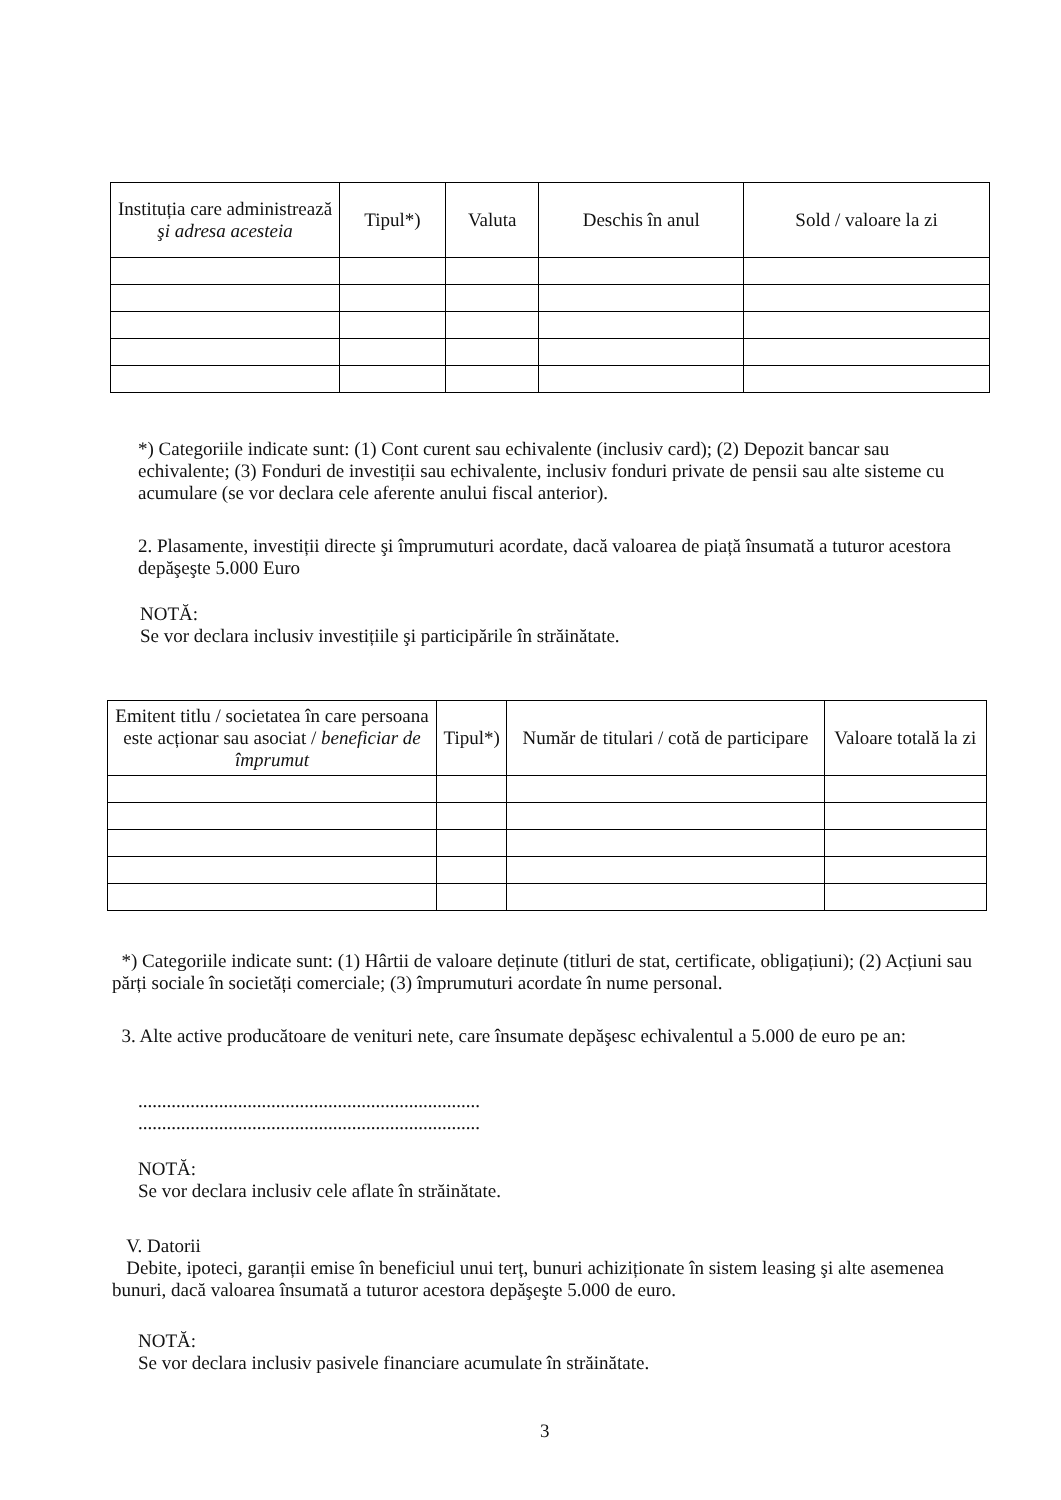| Instituția care administrează şi adresa acesteia | Tipul*) | Valuta | Deschis în anul | Sold / valoare la zi |
| --- | --- | --- | --- | --- |
*) Categoriile indicate sunt: (1) Cont curent sau echivalente (inclusiv card); (2) Depozit bancar sau echivalente; (3) Fonduri de investiții sau echivalente, inclusiv fonduri private de pensii sau alte sisteme cu acumulare (se vor declara cele aferente anului fiscal anterior).
2. Plasamente, investiții directe şi împrumuturi acordate, dacă valoarea de piață însumată a tuturor acestora depăşeşte 5.000 Euro
NOTĂ:
Se vor declara inclusiv investițiile şi participările în străinătate.
| Emitent titlu / societatea în care persoana este acționar sau asociat / beneficiar de împrumut | Tipul*) | Număr de titulari / cotă de participare | Valoare totală la zi |
| --- | --- | --- | --- |
*) Categoriile indicate sunt: (1) Hârtii de valoare deținute (titluri de stat, certificate, obligațiuni); (2) Acțiuni sau părți sociale în societăți comerciale; (3) împrumuturi acordate în nume personal.
3. Alte active producătoare de venituri nete, care însumate depăşesc echivalentul a 5.000 de euro pe an:
........................................................................
........................................................................
NOTĂ:
Se vor declara inclusiv cele aflate în străinătate.
V. Datorii
Debite, ipoteci, garanții emise în beneficiul unui terț, bunuri achiziționate în sistem leasing şi alte asemenea bunuri, dacă valoarea însumată a tuturor acestora depăşeşte 5.000 de euro.
NOTĂ:
Se vor declara inclusiv pasivele financiare acumulate în străinătate.
3